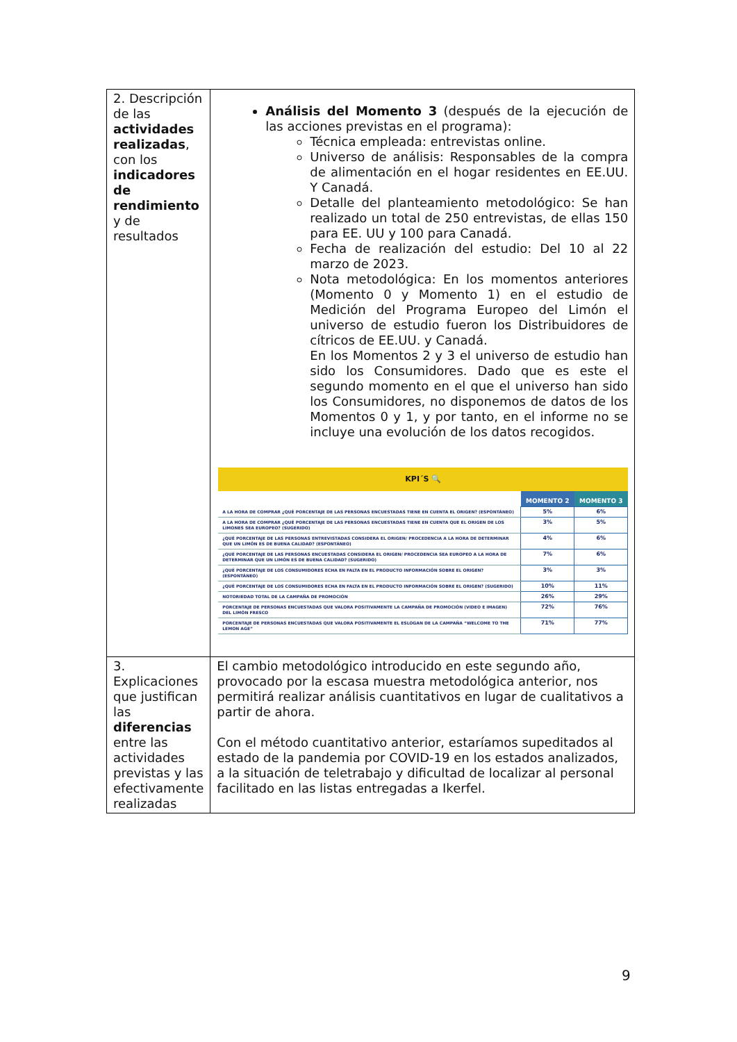| 2. Descripción de las actividades realizadas , con los indicadores de rendimiento y de resultados | Análisis del Momento 3 (después de la ejecución de las acciones previstas en el programa): Técnica empleada: entrevistas online. Universo de análisis: Responsables de la compra de alimentación en el hogar residentes en EE.UU. Y Canadá. Detalle del planteamiento metodológico: Se han realizado un total de 250 entrevistas, de ellas 150 para EE. UU y 100 para Canadá. Fecha de realización del estudio: Del 10 al 22 marzo de 2023. Nota metodológica: En los momentos anteriores (Momento 0 y Momento 1) en el estudio de Medición del Programa Europeo del Limón el universo de estudio fueron los Distribuidores de cítricos de EE.UU. y Canadá. En los Momentos 2 y 3 el universo de estudio han sido los Consumidores. Dado que es este el segundo momento en el que el universo han sido los Consumidores, no disponemos de datos de los Momentos 0 y 1, y por tanto, en el informe no se incluye una evolución de los datos recogidos. KPI´S 🔍 / / MOMENTO 2 / MOMENTO 3 / / --- / --- / --- / / A LA HORA DE COMPRAR ¿QUÉ PORCENTAJE DE LAS PERSONAS ENCUESTADAS TIENE EN CUENTA EL ORIGEN? (ESPONTÁNEO) / 5% / 6% / / A LA HORA DE COMPRAR ¿QUÉ PORCENTAJE DE LAS PERSONAS ENCUESTADAS TIENE EN CUENTA QUE EL ORIGEN DE LOS LIMONES SEA EUROPEO? (SUGERIDO) / 3% / 5% / / ¿QUÉ PORCENTAJE DE LAS PERSONAS ENTREVISTADAS CONSIDERA EL ORIGEN/ PROCEDENCIA A LA HORA DE DETERMINAR QUE UN LIMÓN ES DE BUENA CALIDAD? (ESPONTÁNEO) / 4% / 6% / / ¿QUÉ PORCENTAJE DE LAS PERSONAS ENCUESTADAS CONSIDERA EL ORIGEN/ PROCEDENCIA SEA EUROPEO A LA HORA DE DETERMINAR QUE UN LIMÓN ES DE BUENA CALIDAD? (SUGERIDO) / 7% / 6% / / ¿QUÉ PORCENTAJE DE LOS CONSUMIDORES ECHA EN FALTA EN EL PRODUCTO INFORMACIÓN SOBRE EL ORIGEN? (ESPONTÁNEO) / 3% / 3% / / ¿QUÉ PORCENTAJE DE LOS CONSUMIDORES ECHA EN FALTA EN EL PRODUCTO INFORMACIÓN SOBRE EL ORIGEN? (SUGERIDO) / 10% / 11% / / NOTORIEDAD TOTAL DE LA CAMPAÑA DE PROMOCIÓN / 26% / 29% / / PORCENTAJE DE PERSONAS ENCUESTADAS QUE VALORA POSITIVAMENTE LA CAMPAÑA DE PROMOCIÓN (VIDEO E IMAGEN) DEL LIMÓN FRESCO / 72% / 76% / / PORCENTAJE DE PERSONAS ENCUESTADAS QUE VALORA POSITIVAMENTE EL ESLOGAN DE LA CAMPAÑA “WELCOME TO THE LEMON AGE” / 71% / 77% / |
| 3. Explicaciones que justifican las diferencias entre las actividades previstas y las efectivamente realizadas | El cambio metodológico introducido en este segundo año, provocado por la escasa muestra metodológica anterior, nos permitirá realizar análisis cuantitativos en lugar de cualitativos a partir de ahora. Con el método cuantitativo anterior, estaríamos supeditados al estado de la pandemia por COVID-19 en los estados analizados, a la situación de teletrabajo y dificultad de localizar al personal facilitado en las listas entregadas a Ikerfel. |
9